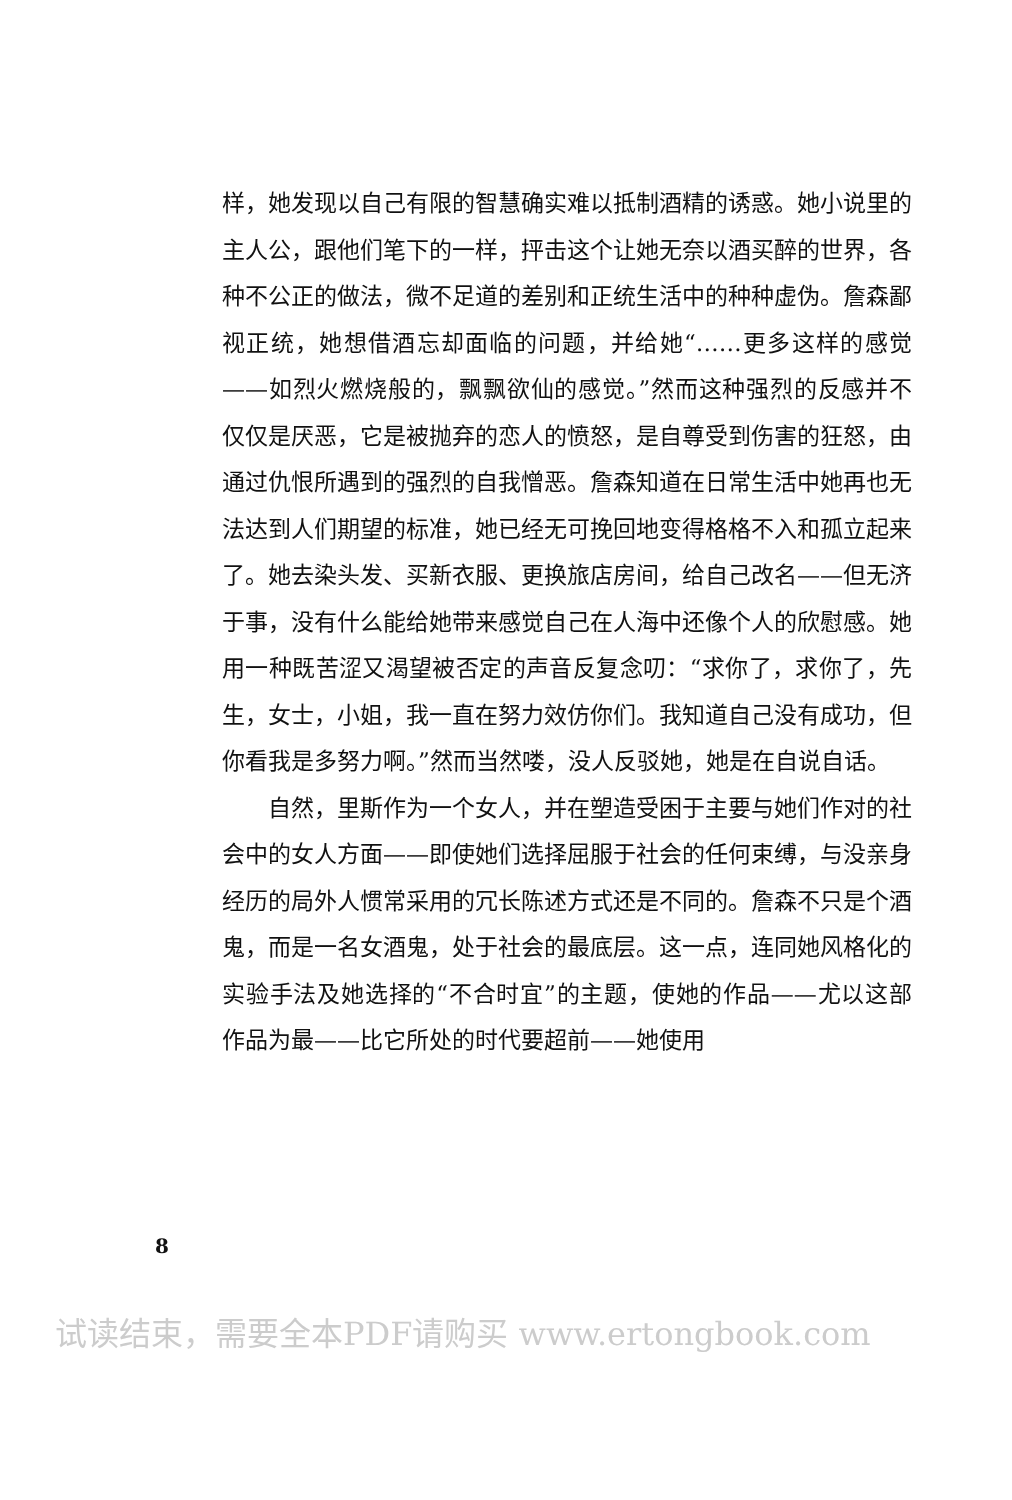样，她发现以自己有限的智慧确实难以抵制酒精的诱惑。她小说里的主人公，跟他们笔下的一样，抨击这个让她无奈以酒买醉的世界，各种不公正的做法，微不足道的差别和正统生活中的种种虚伪。詹森鄙视正统，她想借酒忘却面临的问题，并给她“……更多这样的感觉——如烈火燃烧般的，飘飘欲仙的感觉。”然而这种强烈的反感并不仅仅是厌恶，它是被抛弃的恋人的愤怒，是自尊受到伤害的狂怒，由通过仇恨所遇到的强烈的自我憎恶。詹森知道在日常生活中她再也无法达到人们期望的标准，她已经无可挽回地变得格格不入和孤立起来了。她去染头发、买新衣服、更换旅店房间，给自己改名——但无济于事，没有什么能给她带来感觉自己在人海中还像个人的欣慰感。她用一种既苦涩又渴望被否定的声音反复念叨：“求你了，求你了，先生，女士，小姐，我一直在努力效仿你们。我知道自己没有成功，但你看我是多努力啊。”然而当然喽，没人反驳她，她是在自说自话。
自然，里斯作为一个女人，并在塑造受困于主要与她们作对的社会中的女人方面——即使她们选择屈服于社会的任何束缚，与没亲身经历的局外人惯常采用的冗长陈述方式还是不同的。詹森不只是个酒鬼，而是一名女酒鬼，处于社会的最底层。这一点，连同她风格化的实验手法及她选择的“不合时宜”的主题，使她的作品——尤以这部作品为最——比它所处的时代要超前——她使用
8
试读结束，需要全本PDF请购买 www.ertongbook.com